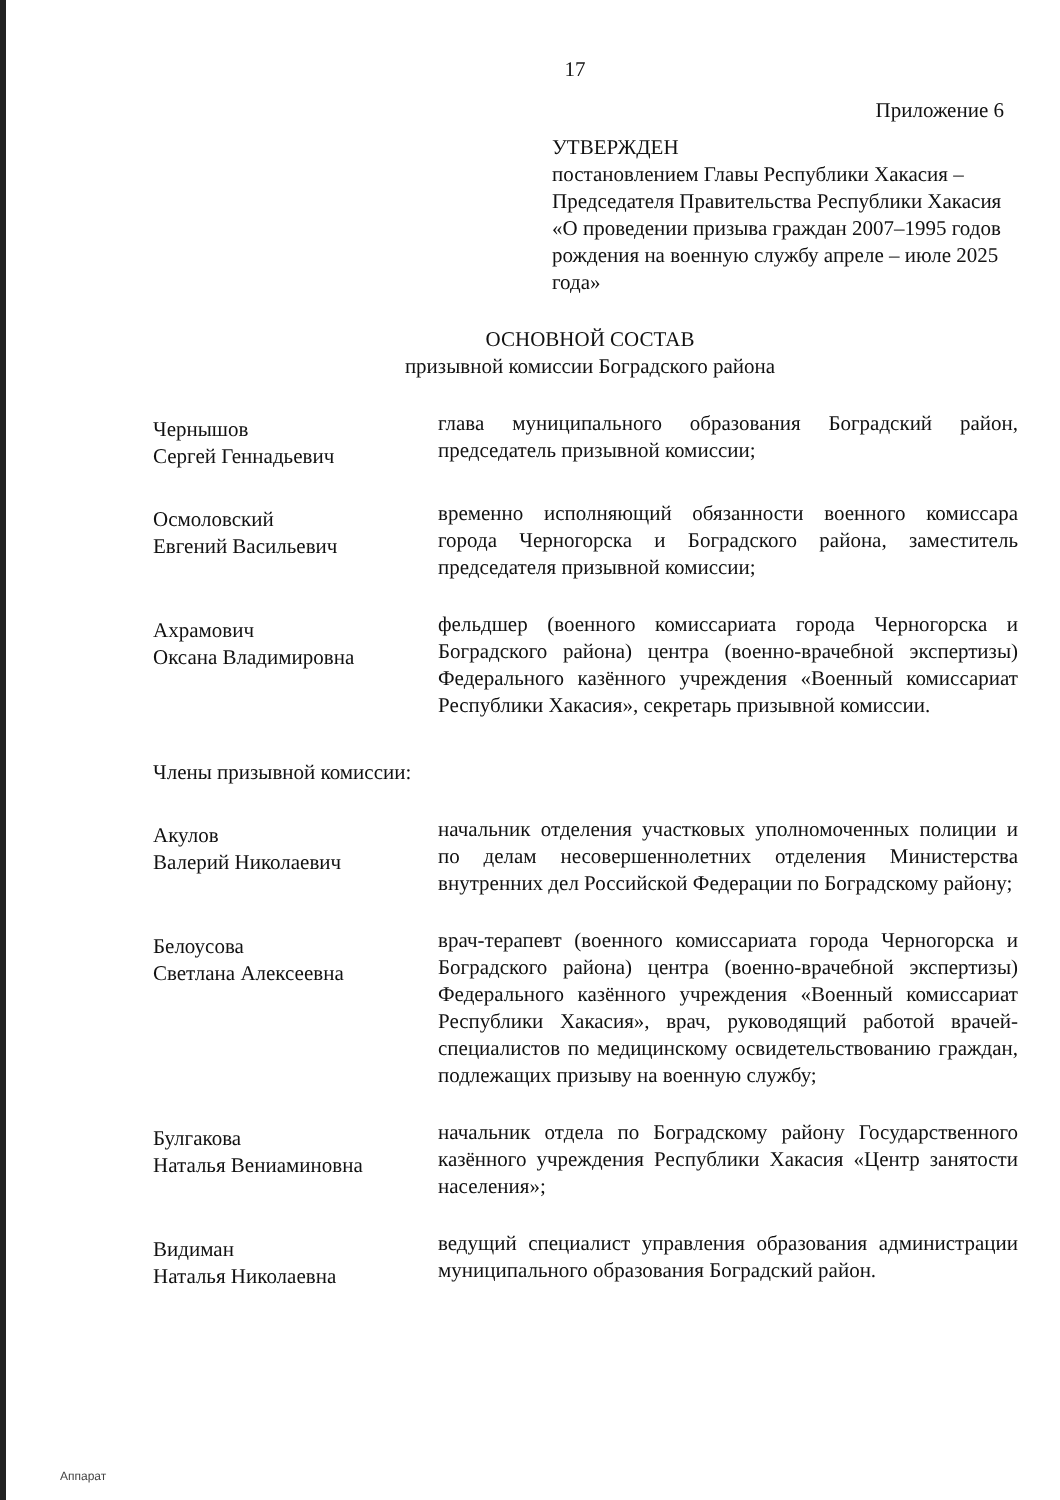17
Приложение 6
УТВЕРЖДЕН
постановлением Главы Республики Хакасия – Председателя Правительства Республики Хакасия «О проведении призыва граждан 2007–1995 годов рождения на военную службу апреле – июле 2025 года»
ОСНОВНОЙ СОСТАВ
призывной комиссии Боградского района
Чернышов
Сергей Геннадьевич
глава муниципального образования Боградский район, председатель призывной комиссии;
Осмоловский
Евгений Васильевич
временно исполняющий обязанности военного комиссара города Черногорска и Боградского района, заместитель председателя призывной комиссии;
Ахрамович
Оксана Владимировна
фельдшер (военного комиссариата города Черногорска и Боградского района) центра (военно-врачебной экспертизы) Федерального казённого учреждения «Военный комиссариат Республики Хакасия», секретарь призывной комиссии.
Члены призывной комиссии:
Акулов
Валерий Николаевич
начальник отделения участковых уполномоченных полиции и по делам несовершеннолетних отделения Министерства внутренних дел Российской Федерации по Боградскому району;
Белоусова
Светлана Алексеевна
врач-терапевт (военного комиссариата города Черногорска и Боградского района) центра (военно-врачебной экспертизы) Федерального казённого учреждения «Военный комиссариат Республики Хакасия», врач, руководящий работой врачей-специалистов по медицинскому освидетельствованию граждан, подлежащих призыву на военную службу;
Булгакова
Наталья Вениаминовна
начальник отдела по Боградскому району Государственного казённого учреждения Республики Хакасия «Центр занятости населения»;
Видиман
Наталья Николаевна
ведущий специалист управления образования администрации муниципального образования Боградский район.
Аппарат